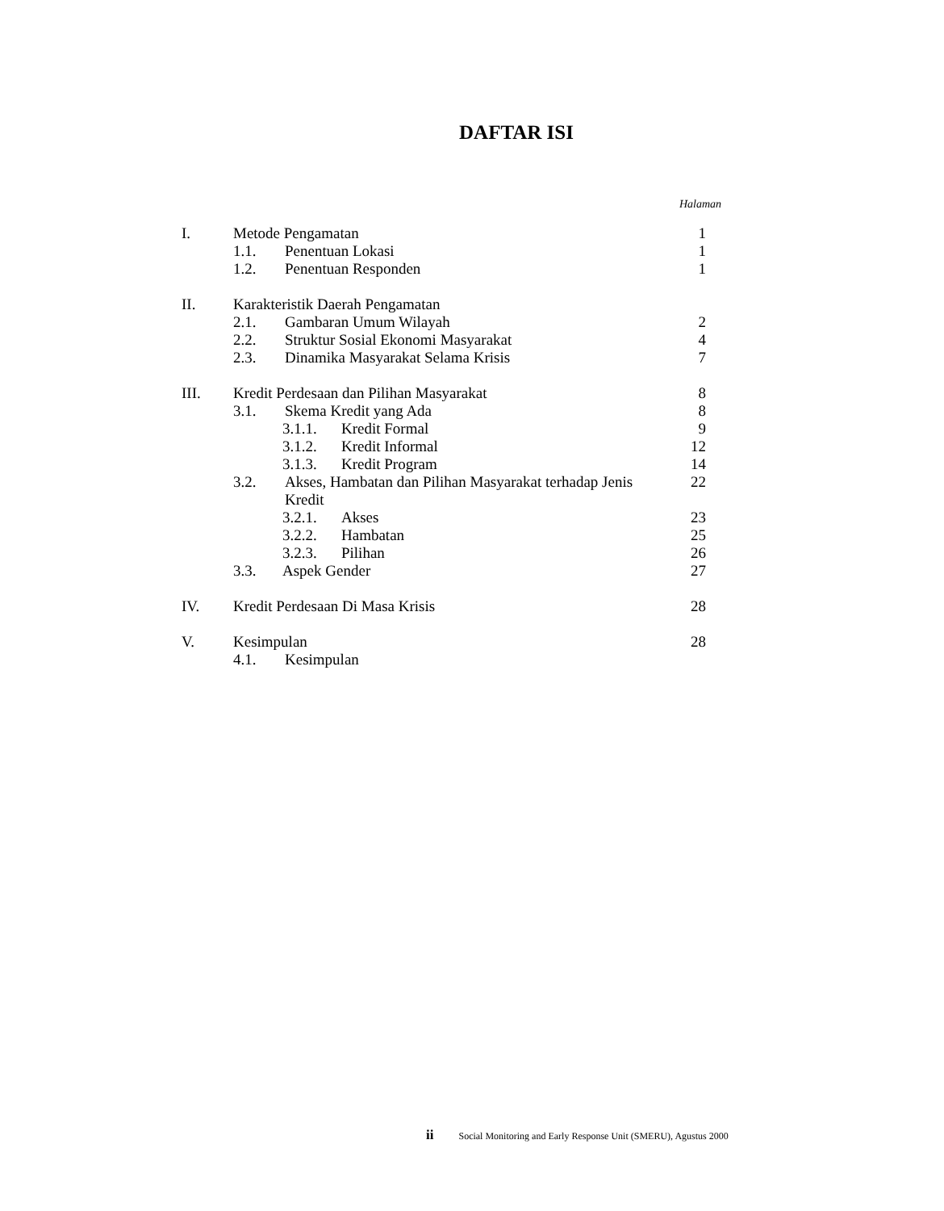DAFTAR ISI
Halaman
I. Metode Pengamatan 1
1.1. Penentuan Lokasi 1
1.2. Penentuan Responden 1
II. Karakteristik Daerah Pengamatan
2.1. Gambaran Umum Wilayah 2
2.2. Struktur Sosial Ekonomi Masyarakat 4
2.3. Dinamika Masyarakat Selama Krisis 7
III. Kredit Perdesaan dan Pilihan Masyarakat 8
3.1. Skema Kredit yang Ada 8
3.1.1. Kredit Formal 9
3.1.2. Kredit Informal 12
3.1.3. Kredit Program 14
3.2. Akses, Hambatan dan Pilihan Masyarakat terhadap Jenis Kredit 22
3.2.1. Akses 23
3.2.2. Hambatan 25
3.2.3. Pilihan 26
3.3. Aspek Gender 27
IV. Kredit Perdesaan Di Masa Krisis 28
V. Kesimpulan 28
4.1. Kesimpulan
ii Social Monitoring and Early Response Unit (SMERU), Agustus 2000